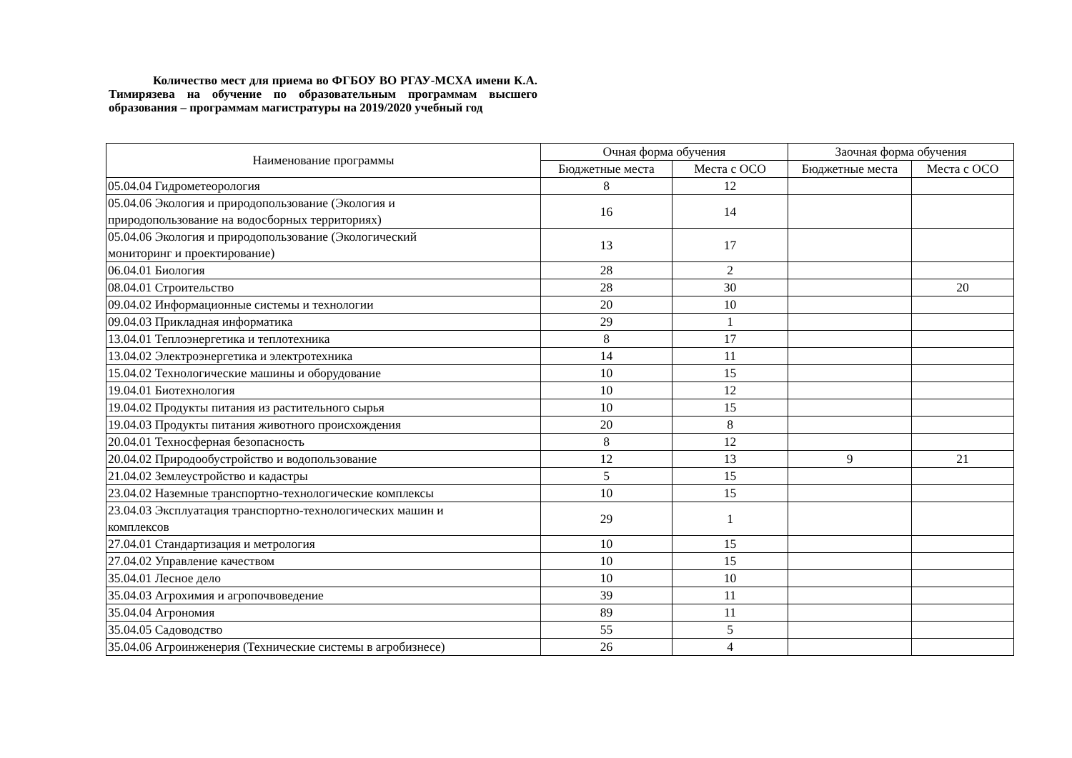Количество мест для приема во ФГБОУ ВО РГАУ-МСХА имени К.А. Тимирязева на обучение по образовательным программам высшего образования – программам магистратуры на 2019/2020 учебный год
| Наименование программы | Очная форма обучения | | Заочная форма обучения | |
| --- | --- | --- | --- | --- |
| | Бюджетные места | Места с ОСО | Бюджетные места | Места с ОСО |
| 05.04.04 Гидрометеорология | 8 | 12 | | |
| 05.04.06 Экология и природопользование (Экология и природопользование на водосборных территориях) | 16 | 14 | | |
| 05.04.06 Экология и природопользование (Экологический мониторинг и проектирование) | 13 | 17 | | |
| 06.04.01 Биология | 28 | 2 | | |
| 08.04.01 Строительство | 28 | 30 | | 20 |
| 09.04.02 Информационные системы и технологии | 20 | 10 | | |
| 09.04.03 Прикладная информатика | 29 | 1 | | |
| 13.04.01 Теплоэнергетика и теплотехника | 8 | 17 | | |
| 13.04.02 Электроэнергетика и электротехника | 14 | 11 | | |
| 15.04.02 Технологические машины и оборудование | 10 | 15 | | |
| 19.04.01 Биотехнология | 10 | 12 | | |
| 19.04.02 Продукты питания из растительного сырья | 10 | 15 | | |
| 19.04.03 Продукты питания животного происхождения | 20 | 8 | | |
| 20.04.01 Техносферная безопасность | 8 | 12 | | |
| 20.04.02 Природообустройство и водопользование | 12 | 13 | 9 | 21 |
| 21.04.02 Землеустройство и кадастры | 5 | 15 | | |
| 23.04.02 Наземные транспортно-технологические комплексы | 10 | 15 | | |
| 23.04.03 Эксплуатация транспортно-технологических машин и комплексов | 29 | 1 | | |
| 27.04.01 Стандартизация и метрология | 10 | 15 | | |
| 27.04.02 Управление качеством | 10 | 15 | | |
| 35.04.01 Лесное дело | 10 | 10 | | |
| 35.04.03 Агрохимия и агропочвоведение | 39 | 11 | | |
| 35.04.04 Агрономия | 89 | 11 | | |
| 35.04.05 Садоводство | 55 | 5 | | |
| 35.04.06 Агроинженерия (Технические системы в агробизнесе) | 26 | 4 | | |